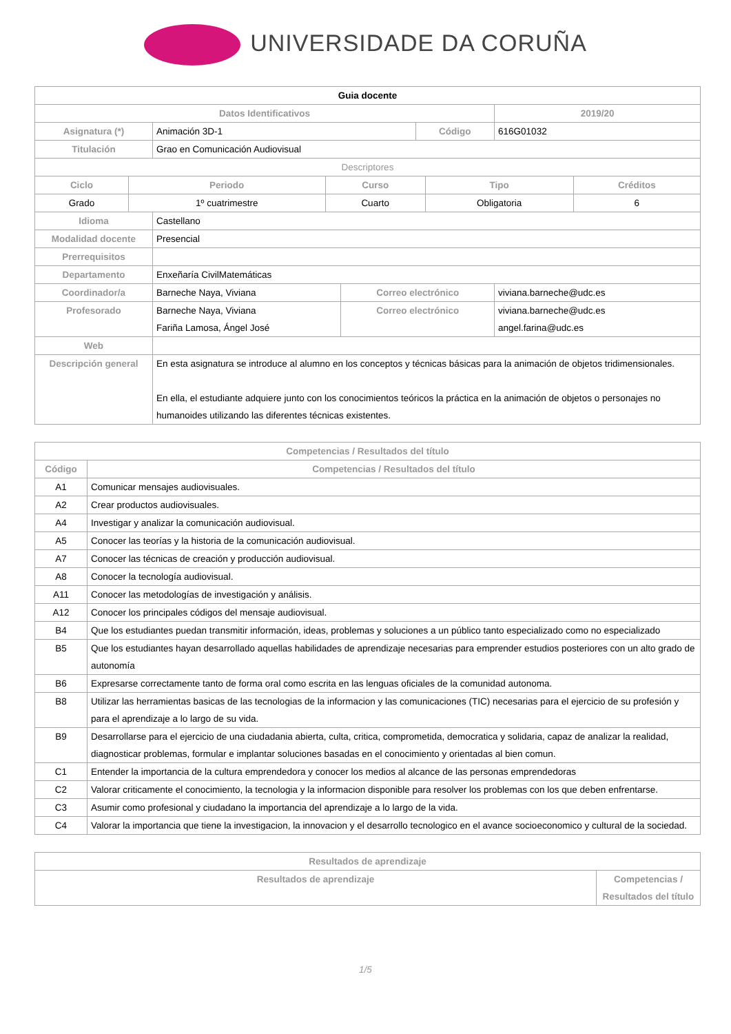UNIVERSIDADE DA CORUÑA
| Guia docente | | | | | |
| Datos Identificativos | | | | 2019/20 | |
| Asignatura (*) | Animación 3D-1 | | Código | | 616G01032 |
| Titulación | Grao en Comunicación Audiovisual | | | | |
| Descriptores | | | | | |
| / Ciclo / Periodo / Curso / Tipo / Créditos / / --- / --- / --- / --- / --- / / Grado / 1º cuatrimestre / Cuarto / Obligatoria / 6 / | | | | | |
| Idioma | Castellano | | | | |
| Modalidad docente | Presencial | | | | |
| Prerrequisitos | | | | | |
| Departamento | Enxeñaría CivilMatemáticas | | | | |
| Coordinador/a | Barneche Naya, Viviana | Correo electrónico | | viviana.barneche@udc.es | |
| Profesorado | Barneche Naya, Viviana Fariña Lamosa, Ángel José | Correo electrónico | | viviana.barneche@udc.es angel.farina@udc.es | |
| Web | | | | | |
| Descripción general | En esta asignatura se introduce al alumno en los conceptos y técnicas básicas para la animación de objetos tridimensionales. En ella, el estudiante adquiere junto con los conocimientos teóricos la práctica en la animación de objetos o personajes no humanoides utilizando las diferentes técnicas existentes. | | | | |
| Competencias / Resultados del título | |
| --- | --- |
| Código | Competencias / Resultados del título |
| A1 | Comunicar mensajes audiovisuales. |
| A2 | Crear productos audiovisuales. |
| A4 | Investigar y analizar la comunicación audiovisual. |
| A5 | Conocer las teorías y la historia de la comunicación audiovisual. |
| A7 | Conocer las técnicas de creación y producción audiovisual. |
| A8 | Conocer la tecnología audiovisual. |
| A11 | Conocer las metodologías de investigación y análisis. |
| A12 | Conocer los principales códigos del mensaje audiovisual. |
| B4 | Que los estudiantes puedan transmitir información, ideas, problemas y soluciones a un público tanto especializado como no especializado |
| B5 | Que los estudiantes hayan desarrollado aquellas habilidades de aprendizaje necesarias para emprender estudios posteriores con un alto grado de autonomía |
| B6 | Expresarse correctamente tanto de forma oral como escrita en las lenguas oficiales de la comunidad autonoma. |
| B8 | Utilizar las herramientas basicas de las tecnologias de la informacion y las comunicaciones (TIC) necesarias para el ejercicio de su profesión y para el aprendizaje a lo largo de su vida. |
| B9 | Desarrollarse para el ejercicio de una ciudadania abierta, culta, critica, comprometida, democratica y solidaria, capaz de analizar la realidad, diagnosticar problemas, formular e implantar soluciones basadas en el conocimiento y orientadas al bien comun. |
| C1 | Entender la importancia de la cultura emprendedora y conocer los medios al alcance de las personas emprendedoras |
| C2 | Valorar criticamente el conocimiento, la tecnologia y la informacion disponible para resolver los problemas con los que deben enfrentarse. |
| C3 | Asumir como profesional y ciudadano la importancia del aprendizaje a lo largo de la vida. |
| C4 | Valorar la importancia que tiene la investigacion, la innovacion y el desarrollo tecnologico en el avance socioeconomico y cultural de la sociedad. |
| Resultados de aprendizaje | |
| --- | --- |
| Resultados de aprendizaje | Competencias / Resultados del título |
1/5